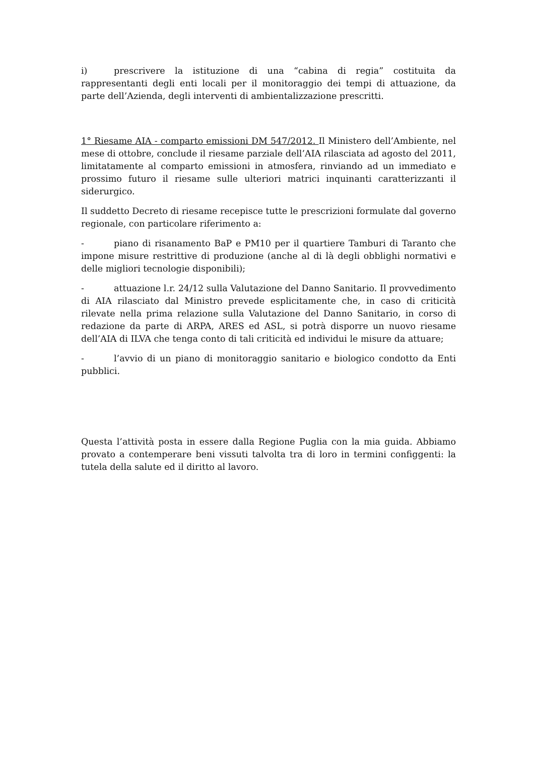i) prescrivere la istituzione di una “cabina di regia” costituita da rappresentanti degli enti locali per il monitoraggio dei tempi di attuazione, da parte dell’Azienda, degli interventi di ambientalizzazione prescritti.
1° Riesame AIA - comparto emissioni DM 547/2012. Il Ministero dell’Ambiente, nel mese di ottobre, conclude il riesame parziale dell’AIA rilasciata ad agosto del 2011, limitatamente al comparto emissioni in atmosfera, rinviando ad un immediato e prossimo futuro il riesame sulle ulteriori matrici inquinanti caratterizzanti il siderurgico.
Il suddetto Decreto di riesame recepisce tutte le prescrizioni formulate dal governo regionale, con particolare riferimento a:
- piano di risanamento BaP e PM10 per il quartiere Tamburi di Taranto che impone misure restrittive di produzione (anche al di là degli obblighi normativi e delle migliori tecnologie disponibili);
- attuazione l.r. 24/12 sulla Valutazione del Danno Sanitario. Il provvedimento di AIA rilasciato dal Ministro prevede esplicitamente che, in caso di criticità rilevate nella prima relazione sulla Valutazione del Danno Sanitario, in corso di redazione da parte di ARPA, ARES ed ASL, si potrà disporre un nuovo riesame dell’AIA di ILVA che tenga conto di tali criticità ed individui le misure da attuare;
- l’avvio di un piano di monitoraggio sanitario e biologico condotto da Enti pubblici.
Questa l’attività posta in essere dalla Regione Puglia con la mia guida. Abbiamo provato a contemperare beni vissuti talvolta tra di loro in termini configgenti: la tutela della salute ed il diritto al lavoro.